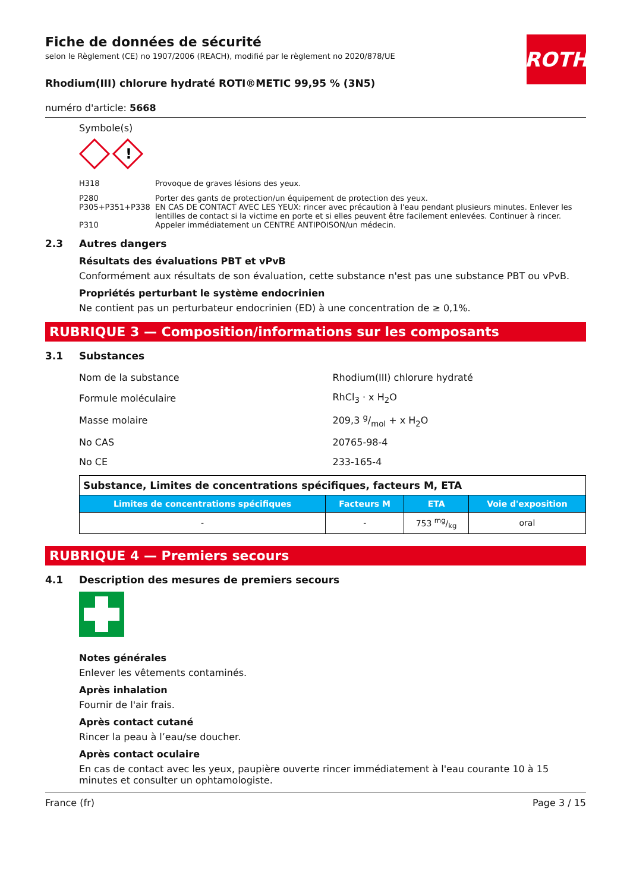ROTH
Fiche de données de sécurité
selon le Règlement (CE) no 1907/2006 (REACH), modifié par le règlement no 2020/878/UE
Rhodium(III) chlorure hydraté ROTI®METIC 99,95 % (3N5)
numéro d'article: 5668
Symbole(s)
!
| H318 | Provoque de graves lésions des yeux. |
| P280 | Porter des gants de protection/un équipement de protection des yeux. |
| P305+P351+P338 | EN CAS DE CONTACT AVEC LES YEUX: rincer avec précaution à l'eau pendant plusieurs minutes. Enlever les lentilles de contact si la victime en porte et si elles peuvent être facilement enlevées. Continuer à rincer. |
| P310 | Appeler immédiatement un CENTRE ANTIPOISON/un médecin. |
2.3 Autres dangers
Résultats des évaluations PBT et vPvB
Conformément aux résultats de son évaluation, cette substance n'est pas une substance PBT ou vPvB.
Propriétés perturbant le système endocrinien
Ne contient pas un perturbateur endocrinien (ED) à une concentration de ≥ 0,1%.
RUBRIQUE 3 — Composition/informations sur les composants
3.1 Substances
| Nom de la substance | Rhodium(III) chlorure hydraté |
| Formule moléculaire | RhCl<sub>3</sub> · x H<sub>2</sub>O |
| Masse molaire | 209,3 g/mol + x H<sub>2</sub>O |
| No CAS | 20765-98-4 |
| No CE | 233-165-4 |
| Substance, Limites de concentrations spécifiques, facteurs M, ETA | | | |
| Limites de concentrations spécifiques | Facteurs M | ETA | Voie d'exposition |
| - | - | 753 mg/kg | oral |
RUBRIQUE 4 — Premiers secours
4.1 Description des mesures de premiers secours
Notes générales
Enlever les vêtements contaminés.
Après inhalation
Fournir de l'air frais.
Après contact cutané
Rincer la peau à l’eau/se doucher.
Après contact oculaire
En cas de contact avec les yeux, paupière ouverte rincer immédiatement à l'eau courante 10 à 15 minutes et consulter un ophtamologiste.
France (fr) Page 3 / 15